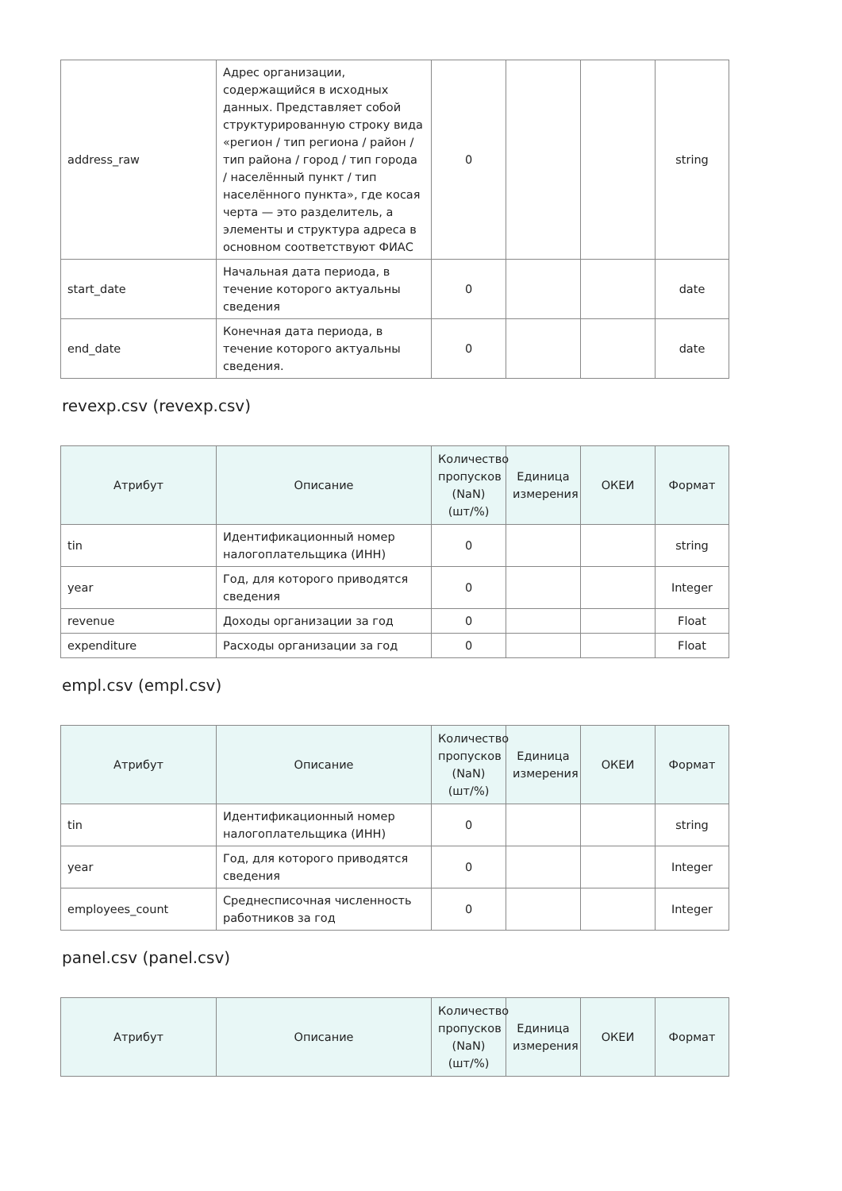| address_raw | Адрес организации, содержащийся в исходных данных. Представляет собой структурированную строку вида «регион / тип региона / район / тип района / город / тип города / населённый пункт / тип населённого пункта», где косая черта — это разделитель, а элементы и структура адреса в основном соответствуют ФИАС | 0 | | | string |
| start_date | Начальная дата периода, в течение которого актуальны сведения | 0 | | | date |
| end_date | Конечная дата периода, в течение которого актуальны сведения. | 0 | | | date |
revexp.csv (revexp.csv)
| Атрибут | Описание | Количество пропусков (NaN) (шт/%) | Единица измерения | ОКЕИ | Формат |
| --- | --- | --- | --- | --- | --- |
| tin | Идентификационный номер налогоплательщика (ИНН) | 0 | | | string |
| year | Год, для которого приводятся сведения | 0 | | | Integer |
| revenue | Доходы организации за год | 0 | | | Float |
| expenditure | Расходы организации за год | 0 | | | Float |
empl.csv (empl.csv)
| Атрибут | Описание | Количество пропусков (NaN) (шт/%) | Единица измерения | ОКЕИ | Формат |
| --- | --- | --- | --- | --- | --- |
| tin | Идентификационный номер налогоплательщика (ИНН) | 0 | | | string |
| year | Год, для которого приводятся сведения | 0 | | | Integer |
| employees_count | Среднесписочная численность работников за год | 0 | | | Integer |
panel.csv (panel.csv)
| Атрибут | Описание | Количество пропусков (NaN) (шт/%) | Единица измерения | ОКЕИ | Формат |
| --- | --- | --- | --- | --- | --- |